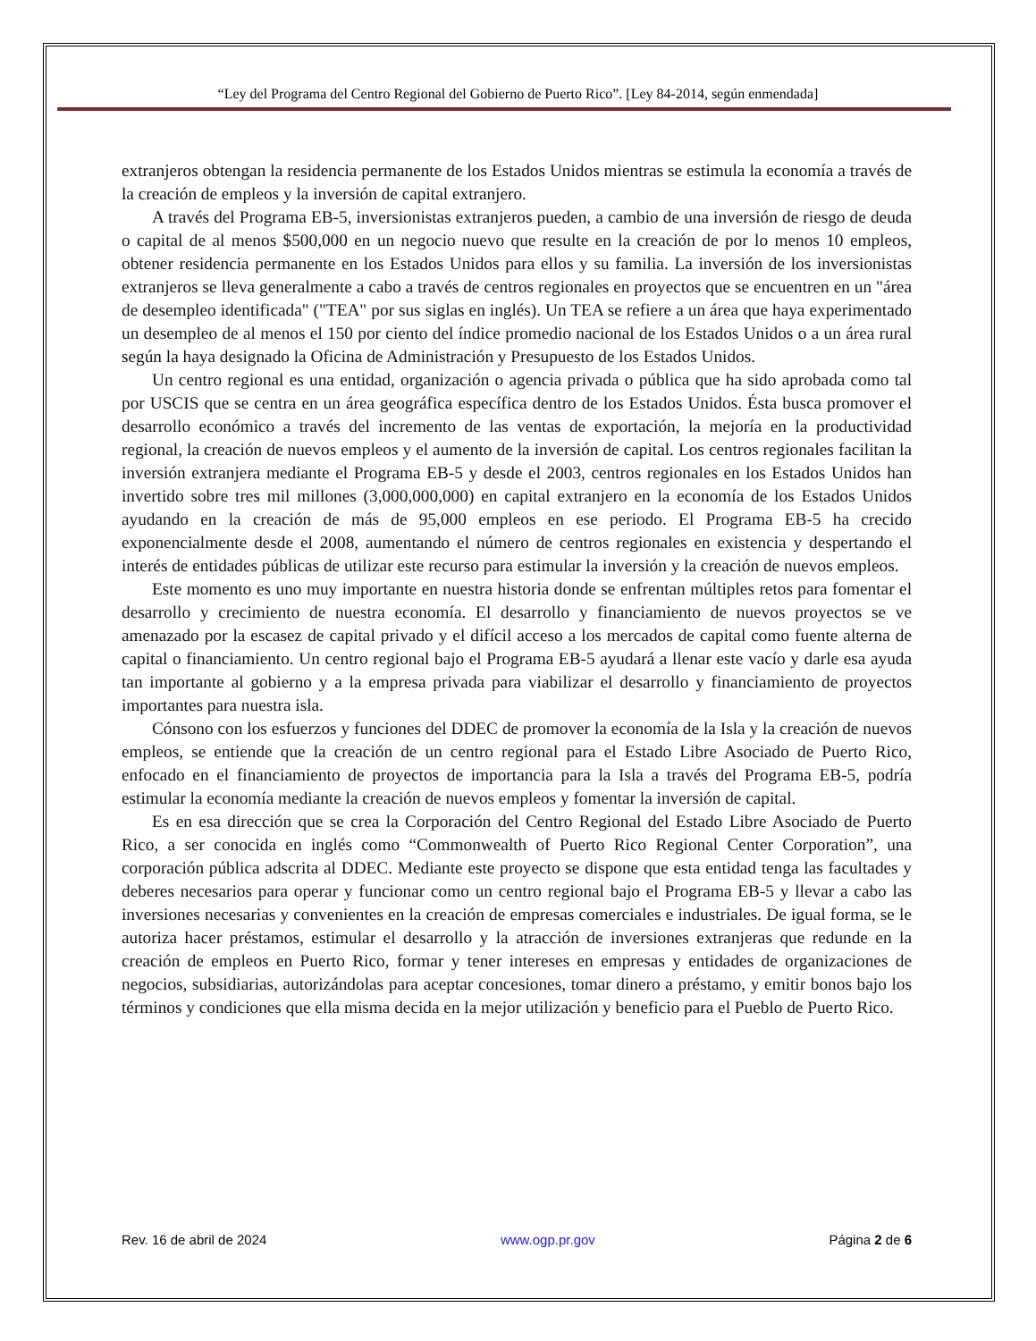“Ley del Programa del Centro Regional del Gobierno de Puerto Rico”. [Ley 84-2014, según enmendada]
extranjeros obtengan la residencia permanente de los Estados Unidos mientras se estimula la economía a través de la creación de empleos y la inversión de capital extranjero.
A través del Programa EB-5, inversionistas extranjeros pueden, a cambio de una inversión de riesgo de deuda o capital de al menos $500,000 en un negocio nuevo que resulte en la creación de por lo menos 10 empleos, obtener residencia permanente en los Estados Unidos para ellos y su familia. La inversión de los inversionistas extranjeros se lleva generalmente a cabo a través de centros regionales en proyectos que se encuentren en un "área de desempleo identificada" ("TEA" por sus siglas en inglés). Un TEA se refiere a un área que haya experimentado un desempleo de al menos el 150 por ciento del índice promedio nacional de los Estados Unidos o a un área rural según la haya designado la Oficina de Administración y Presupuesto de los Estados Unidos.
Un centro regional es una entidad, organización o agencia privada o pública que ha sido aprobada como tal por USCIS que se centra en un área geográfica específica dentro de los Estados Unidos. Ésta busca promover el desarrollo económico a través del incremento de las ventas de exportación, la mejoría en la productividad regional, la creación de nuevos empleos y el aumento de la inversión de capital. Los centros regionales facilitan la inversión extranjera mediante el Programa EB-5 y desde el 2003, centros regionales en los Estados Unidos han invertido sobre tres mil millones (3,000,000,000) en capital extranjero en la economía de los Estados Unidos ayudando en la creación de más de 95,000 empleos en ese periodo. El Programa EB-5 ha crecido exponencialmente desde el 2008, aumentando el número de centros regionales en existencia y despertando el interés de entidades públicas de utilizar este recurso para estimular la inversión y la creación de nuevos empleos.
Este momento es uno muy importante en nuestra historia donde se enfrentan múltiples retos para fomentar el desarrollo y crecimiento de nuestra economía. El desarrollo y financiamiento de nuevos proyectos se ve amenazado por la escasez de capital privado y el difícil acceso a los mercados de capital como fuente alterna de capital o financiamiento. Un centro regional bajo el Programa EB-5 ayudará a llenar este vacío y darle esa ayuda tan importante al gobierno y a la empresa privada para viabilizar el desarrollo y financiamiento de proyectos importantes para nuestra isla.
Cónsono con los esfuerzos y funciones del DDEC de promover la economía de la Isla y la creación de nuevos empleos, se entiende que la creación de un centro regional para el Estado Libre Asociado de Puerto Rico, enfocado en el financiamiento de proyectos de importancia para la Isla a través del Programa EB-5, podría estimular la economía mediante la creación de nuevos empleos y fomentar la inversión de capital.
Es en esa dirección que se crea la Corporación del Centro Regional del Estado Libre Asociado de Puerto Rico, a ser conocida en inglés como “Commonwealth of Puerto Rico Regional Center Corporation”, una corporación pública adscrita al DDEC. Mediante este proyecto se dispone que esta entidad tenga las facultades y deberes necesarios para operar y funcionar como un centro regional bajo el Programa EB-5 y llevar a cabo las inversiones necesarias y convenientes en la creación de empresas comerciales e industriales. De igual forma, se le autoriza hacer préstamos, estimular el desarrollo y la atracción de inversiones extranjeras que redunde en la creación de empleos en Puerto Rico, formar y tener intereses en empresas y entidades de organizaciones de negocios, subsidiarias, autorizándolas para aceptar concesiones, tomar dinero a préstamo, y emitir bonos bajo los términos y condiciones que ella misma decida en la mejor utilización y beneficio para el Pueblo de Puerto Rico.
Rev. 16 de abril de 2024 www.ogp.pr.gov Página 2 de 6